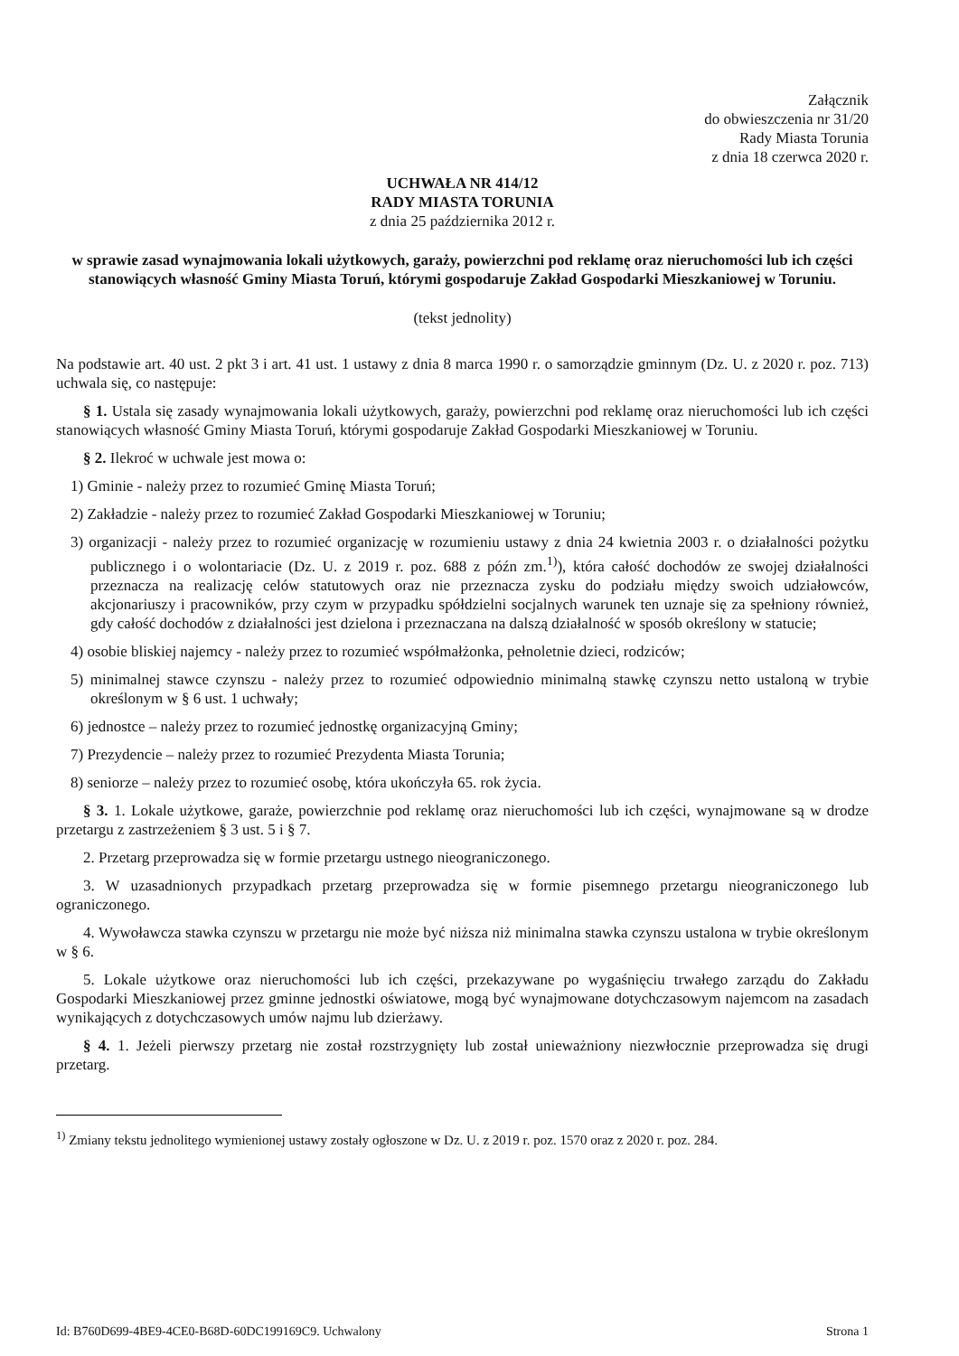Załącznik
do obwieszczenia nr 31/20
Rady Miasta Torunia
z dnia 18 czerwca 2020 r.
UCHWAŁA NR 414/12
RADY MIASTA TORUNIA
z dnia 25 października 2012 r.
w sprawie zasad wynajmowania lokali użytkowych, garaży, powierzchni pod reklamę oraz nieruchomości lub ich części stanowiących własność Gminy Miasta Toruń, którymi gospodaruje Zakład Gospodarki Mieszkaniowej w Toruniu.
(tekst jednolity)
Na podstawie art. 40 ust. 2 pkt 3 i art. 41 ust. 1 ustawy z dnia 8 marca 1990 r. o samorządzie gminnym (Dz. U. z 2020 r. poz. 713) uchwala się, co następuje:
§ 1. Ustala się zasady wynajmowania lokali użytkowych, garaży, powierzchni pod reklamę oraz nieruchomości lub ich części stanowiących własność Gminy Miasta Toruń, którymi gospodaruje Zakład Gospodarki Mieszkaniowej w Toruniu.
§ 2. Ilekroć w uchwale jest mowa o:
1) Gminie - należy przez to rozumieć Gminę Miasta Toruń;
2) Zakładzie - należy przez to rozumieć Zakład Gospodarki Mieszkaniowej w Toruniu;
3) organizacji - należy przez to rozumieć organizację w rozumieniu ustawy z dnia 24 kwietnia 2003 r. o działalności pożytku publicznego i o wolontariacie (Dz. U. z 2019 r. poz. 688 z późn zm.<sup>1)</sup>), która całość dochodów ze swojej działalności przeznacza na realizację celów statutowych oraz nie przeznacza zysku do podziału między swoich udziałowców, akcjonariuszy i pracowników, przy czym w przypadku spółdzielni socjalnych warunek ten uznaje się za spełniony również, gdy całość dochodów z działalności jest dzielona i przeznaczana na dalszą działalność w sposób określony w statucie;
4) osobie bliskiej najemcy - należy przez to rozumieć współmałżonka, pełnoletnie dzieci, rodziców;
5) minimalnej stawce czynszu - należy przez to rozumieć odpowiednio minimalną stawkę czynszu netto ustaloną w trybie określonym w § 6 ust. 1 uchwały;
6) jednostce – należy przez to rozumieć jednostkę organizacyjną Gminy;
7) Prezydencie – należy przez to rozumieć Prezydenta Miasta Torunia;
8) seniorze – należy przez to rozumieć osobę, która ukończyła 65. rok życia.
§ 3. 1. Lokale użytkowe, garaże, powierzchnie pod reklamę oraz nieruchomości lub ich części, wynajmowane są w drodze przetargu z zastrzeżeniem § 3 ust. 5 i § 7.
2. Przetarg przeprowadza się w formie przetargu ustnego nieograniczonego.
3. W uzasadnionych przypadkach przetarg przeprowadza się w formie pisemnego przetargu nieograniczonego lub ograniczonego.
4. Wywoławcza stawka czynszu w przetargu nie może być niższa niż minimalna stawka czynszu ustalona w trybie określonym w § 6.
5. Lokale użytkowe oraz nieruchomości lub ich części, przekazywane po wygaśnięciu trwałego zarządu do Zakładu Gospodarki Mieszkaniowej przez gminne jednostki oświatowe, mogą być wynajmowane dotychczasowym najemcom na zasadach wynikających z dotychczasowych umów najmu lub dzierżawy.
§ 4. 1. Jeżeli pierwszy przetarg nie został rozstrzygnięty lub został unieważniony niezwłocznie przeprowadza się drugi przetarg.
<sup>1)</sup> Zmiany tekstu jednolitego wymienionej ustawy zostały ogłoszone w Dz. U. z 2019 r. poz. 1570 oraz z 2020 r. poz. 284.
Id: B760D699-4BE9-4CE0-B68D-60DC199169C9. Uchwalony Strona 1